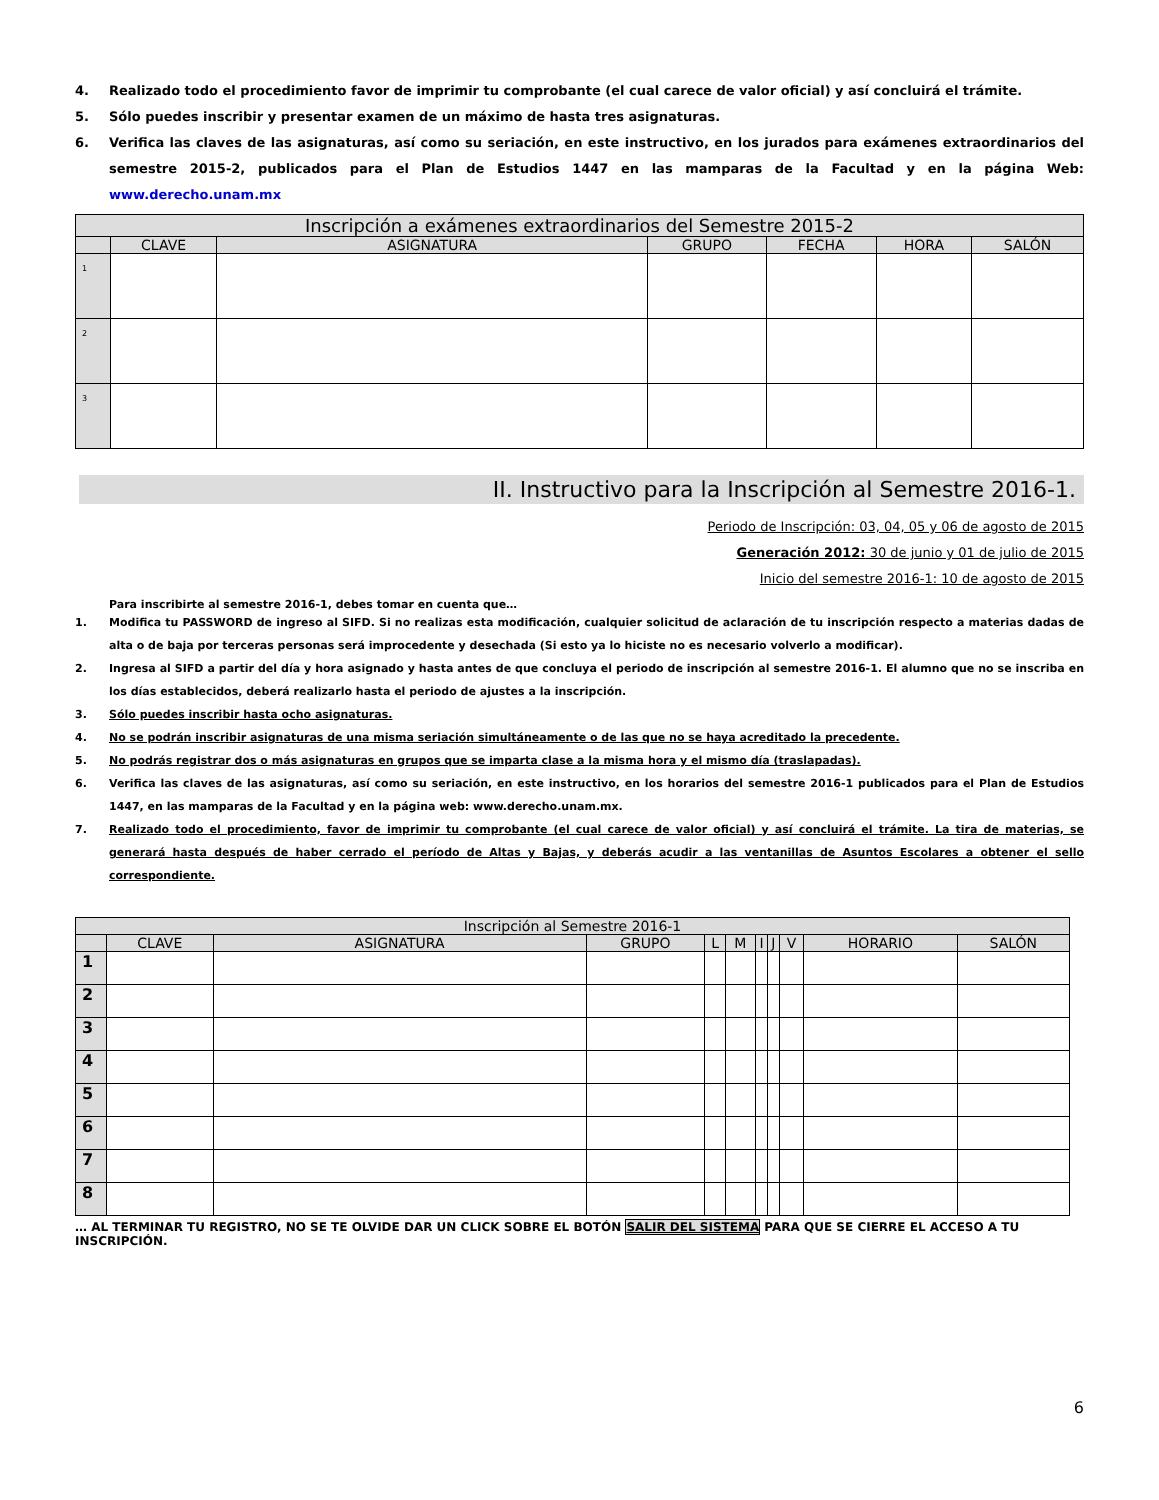4. Realizado todo el procedimiento favor de imprimir tu comprobante (el cual carece de valor oficial) y así concluirá el trámite.
5. Sólo puedes inscribir y presentar examen de un máximo de hasta tres asignaturas.
6. Verifica las claves de las asignaturas, así como su seriación, en este instructivo, en los jurados para exámenes extraordinarios del semestre 2015-2, publicados para el Plan de Estudios 1447 en las mamparas de la Facultad y en la página Web: www.derecho.unam.mx
| Inscripción a exámenes extraordinarios del Semestre 2015-2 | | | | | | |
| --- | --- | --- | --- | --- | --- | --- |
| | CLAVE | ASIGNATURA | GRUPO | FECHA | HORA | SALÓN |
| 1 | | | | | | |
| 2 | | | | | | |
| 3 | | | | | | |
II. Instructivo para la Inscripción al Semestre 2016-1.
Periodo de Inscripción: 03, 04, 05 y 06 de agosto de 2015
Generación 2012: 30 de junio y 01 de julio de 2015
Inicio del semestre 2016-1: 10 de agosto de 2015
Para inscribirte al semestre 2016-1, debes tomar en cuenta que…
1. Modifica tu PASSWORD de ingreso al SIFD. Si no realizas esta modificación, cualquier solicitud de aclaración de tu inscripción respecto a materias dadas de alta o de baja por terceras personas será improcedente y desechada (Si esto ya lo hiciste no es necesario volverlo a modificar).
2. Ingresa al SIFD a partir del día y hora asignado y hasta antes de que concluya el periodo de inscripción al semestre 2016-1. El alumno que no se inscriba en los días establecidos, deberá realizarlo hasta el periodo de ajustes a la inscripción.
3. Sólo puedes inscribir hasta ocho asignaturas.
4. No se podrán inscribir asignaturas de una misma seriación simultáneamente o de las que no se haya acreditado la precedente.
5. No podrás registrar dos o más asignaturas en grupos que se imparta clase a la misma hora y el mismo día (traslapadas).
6. Verifica las claves de las asignaturas, así como su seriación, en este instructivo, en los horarios del semestre 2016-1 publicados para el Plan de Estudios 1447, en las mamparas de la Facultad y en la página web: www.derecho.unam.mx.
7. Realizado todo el procedimiento, favor de imprimir tu comprobante (el cual carece de valor oficial) y así concluirá el trámite. La tira de materias, se generará hasta después de haber cerrado el período de Altas y Bajas, y deberás acudir a las ventanillas de Asuntos Escolares a obtener el sello correspondiente.
| Inscripción al Semestre 2016-1 | | | | | | | | | | |
| --- | --- | --- | --- | --- | --- | --- | --- | --- | --- | --- |
| | CLAVE | ASIGNATURA | GRUPO | L | M | I | J | V | HORARIO | SALÓN |
| 1 | | | | | | | | | | |
| 2 | | | | | | | | | | |
| 3 | | | | | | | | | | |
| 4 | | | | | | | | | | |
| 5 | | | | | | | | | | |
| 6 | | | | | | | | | | |
| 7 | | | | | | | | | | |
| 8 | | | | | | | | | | |
… AL TERMINAR TU REGISTRO, NO SE TE OLVIDE DAR UN CLICK SOBRE EL BOTÓN SALIR DEL SISTEMA PARA QUE SE CIERRE EL ACCESO A TU INSCRIPCIÓN.
6